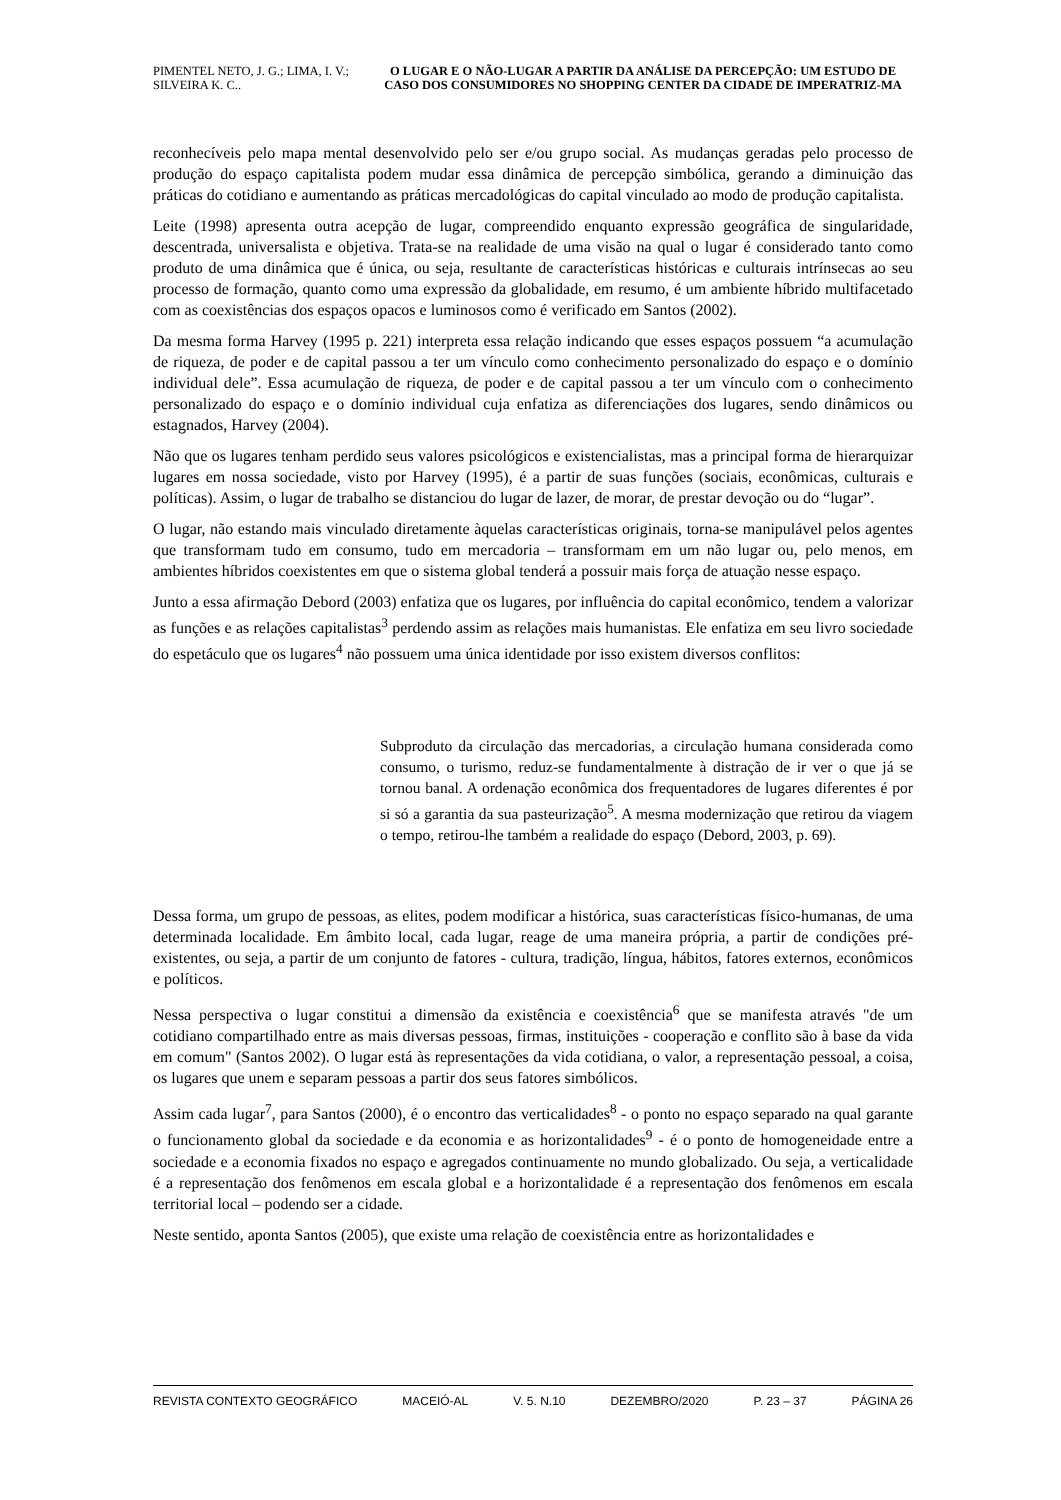PIMENTEL NETO, J. G.; LIMA, I. V.; SILVEIRA K. C..
O LUGAR E O NÃO-LUGAR A PARTIR DA ANÁLISE DA PERCEPÇÃO: UM ESTUDO DE CASO DOS CONSUMIDORES NO SHOPPING CENTER DA CIDADE DE IMPERATRIZ-MA
reconhecíveis pelo mapa mental desenvolvido pelo ser e/ou grupo social. As mudanças geradas pelo processo de produção do espaço capitalista podem mudar essa dinâmica de percepção simbólica, gerando a diminuição das práticas do cotidiano e aumentando as práticas mercadológicas do capital vinculado ao modo de produção capitalista.
Leite (1998) apresenta outra acepção de lugar, compreendido enquanto expressão geográfica de singularidade, descentrada, universalista e objetiva. Trata-se na realidade de uma visão na qual o lugar é considerado tanto como produto de uma dinâmica que é única, ou seja, resultante de características históricas e culturais intrínsecas ao seu processo de formação, quanto como uma expressão da globalidade, em resumo, é um ambiente híbrido multifacetado com as coexistências dos espaços opacos e luminosos como é verificado em Santos (2002).
Da mesma forma Harvey (1995 p. 221) interpreta essa relação indicando que esses espaços possuem “a acumulação de riqueza, de poder e de capital passou a ter um vínculo como conhecimento personalizado do espaço e o domínio individual dele”. Essa acumulação de riqueza, de poder e de capital passou a ter um vínculo com o conhecimento personalizado do espaço e o domínio individual cuja enfatiza as diferenciações dos lugares, sendo dinâmicos ou estagnados, Harvey (2004).
Não que os lugares tenham perdido seus valores psicológicos e existencialistas, mas a principal forma de hierarquizar lugares em nossa sociedade, visto por Harvey (1995), é a partir de suas funções (sociais, econômicas, culturais e políticas). Assim, o lugar de trabalho se distanciou do lugar de lazer, de morar, de prestar devoção ou do “lugar”.
O lugar, não estando mais vinculado diretamente àquelas características originais, torna-se manipulável pelos agentes que transformam tudo em consumo, tudo em mercadoria – transformam em um não lugar ou, pelo menos, em ambientes híbridos coexistentes em que o sistema global tenderá a possuir mais força de atuação nesse espaço.
Junto a essa afirmação Debord (2003) enfatiza que os lugares, por influência do capital econômico, tendem a valorizar as funções e as relações capitalistas<sup>3</sup> perdendo assim as relações mais humanistas. Ele enfatiza em seu livro sociedade do espetáculo que os lugares<sup>4</sup> não possuem uma única identidade por isso existem diversos conflitos:
Subproduto da circulação das mercadorias, a circulação humana considerada como consumo, o turismo, reduz-se fundamentalmente à distração de ir ver o que já se tornou banal. A ordenação econômica dos frequentadores de lugares diferentes é por si só a garantia da sua pasteurização<sup>5</sup>. A mesma modernização que retirou da viagem o tempo, retirou-lhe também a realidade do espaço (Debord, 2003, p. 69).
Dessa forma, um grupo de pessoas, as elites, podem modificar a histórica, suas características físico-humanas, de uma determinada localidade. Em âmbito local, cada lugar, reage de uma maneira própria, a partir de condições pré-existentes, ou seja, a partir de um conjunto de fatores - cultura, tradição, língua, hábitos, fatores externos, econômicos e políticos.
Nessa perspectiva o lugar constitui a dimensão da existência e coexistência<sup>6</sup> que se manifesta através "de um cotidiano compartilhado entre as mais diversas pessoas, firmas, instituições - cooperação e conflito são à base da vida em comum" (Santos 2002). O lugar está às representações da vida cotidiana, o valor, a representação pessoal, a coisa, os lugares que unem e separam pessoas a partir dos seus fatores simbólicos.
Assim cada lugar<sup>7</sup>, para Santos (2000), é o encontro das verticalidades<sup>8</sup> - o ponto no espaço separado na qual garante o funcionamento global da sociedade e da economia e as horizontalidades<sup>9</sup> - é o ponto de homogeneidade entre a sociedade e a economia fixados no espaço e agregados continuamente no mundo globalizado. Ou seja, a verticalidade é a representação dos fenômenos em escala global e a horizontalidade é a representação dos fenômenos em escala territorial local – podendo ser a cidade.
Neste sentido, aponta Santos (2005), que existe uma relação de coexistência entre as horizontalidades e
REVISTA CONTEXTO GEOGRÁFICO MACEIÓ-AL V. 5. N.10 DEZEMBRO/2020 P. 23 – 37 PÁGINA 26